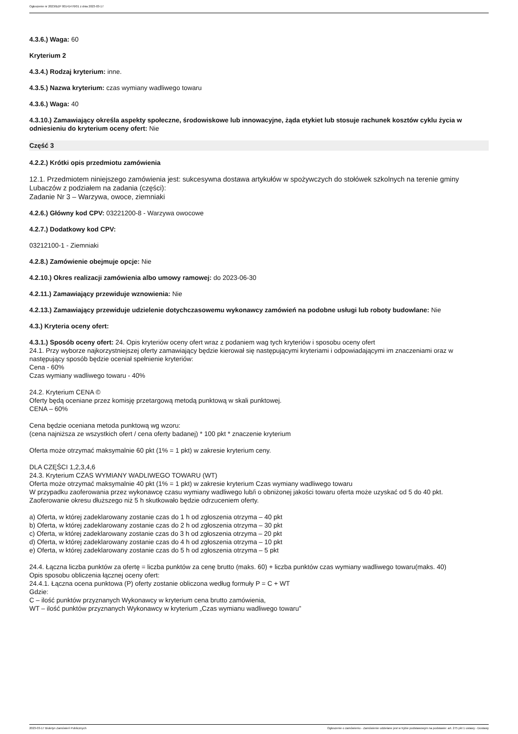Ogłoszenie nr 2023/BZP 00141476/01 z dnia 2023-03-17
4.3.6.) Waga: 60
Kryterium 2
4.3.4.) Rodzaj kryterium: inne.
4.3.5.) Nazwa kryterium: czas wymiany wadliwego towaru
4.3.6.) Waga: 40
4.3.10.) Zamawiający określa aspekty społeczne, środowiskowe lub innowacyjne, żąda etykiet lub stosuje rachunek kosztów cyklu życia w odniesieniu do kryterium oceny ofert: Nie
Część 3
4.2.2.) Krótki opis przedmiotu zamówienia
12.1. Przedmiotem niniejszego zamówienia jest: sukcesywna dostawa artykułów w spożywczych do stołówek szkolnych na terenie gminy Lubaczów z podziałem na zadania (części):
Zadanie Nr 3 – Warzywa, owoce, ziemniaki
4.2.6.) Główny kod CPV: 03221200-8 - Warzywa owocowe
4.2.7.) Dodatkowy kod CPV:
03212100-1 - Ziemniaki
4.2.8.) Zamówienie obejmuje opcje: Nie
4.2.10.) Okres realizacji zamówienia albo umowy ramowej: do 2023-06-30
4.2.11.) Zamawiający przewiduje wznowienia: Nie
4.2.13.) Zamawiający przewiduje udzielenie dotychczasowemu wykonawcy zamówień na podobne usługi lub roboty budowlane: Nie
4.3.) Kryteria oceny ofert:
4.3.1.) Sposób oceny ofert: 24. Opis kryteriów oceny ofert wraz z podaniem wag tych kryteriów i sposobu oceny ofert
24.1. Przy wyborze najkorzystniejszej oferty zamawiający będzie kierował się następującymi kryteriami i odpowiadającymi im znaczeniami oraz w następujący sposób będzie oceniał spełnienie kryteriów:
Cena - 60%
Czas wymiany wadliwego towaru - 40%
24.2. Kryterium CENA ©
Oferty będą oceniane przez komisję przetargową metodą punktową w skali punktowej.
CENA – 60%
Cena będzie oceniana metoda punktową wg wzoru:
(cena najniższa ze wszystkich ofert / cena oferty badanej) * 100 pkt * znaczenie kryterium
Oferta może otrzymać maksymalnie 60 pkt (1% = 1 pkt) w zakresie kryterium ceny.
DLA CZĘŚCI 1,2,3,4,6
24.3. Kryterium CZAS WYMIANY WADLIWEGO TOWARU (WT)
Oferta może otrzymać maksymalnie 40 pkt (1% = 1 pkt) w zakresie kryterium Czas wymiany wadliwego towaru
W przypadku zaoferowania przez wykonawcę czasu wymiany wadliwego lub/i o obniżonej jakości towaru oferta może uzyskać od 5 do 40 pkt.
Zaoferowanie okresu dłuższego niż 5 h skutkowało będzie odrzuceniem oferty.
a) Oferta, w której zadeklarowany zostanie czas do 1 h od zgłoszenia otrzyma – 40 pkt
b) Oferta, w której zadeklarowany zostanie czas do 2 h od zgłoszenia otrzyma – 30 pkt
c) Oferta, w której zadeklarowany zostanie czas do 3 h od zgłoszenia otrzyma – 20 pkt
d) Oferta, w której zadeklarowany zostanie czas do 4 h od zgłoszenia otrzyma – 10 pkt
e) Oferta, w której zadeklarowany zostanie czas do 5 h od zgłoszenia otrzyma – 5 pkt
24.4. Łączna liczba punktów za ofertę = liczba punktów za cenę brutto (maks. 60) + liczba punktów czas wymiany wadliwego towaru(maks. 40)
Opis sposobu obliczenia łącznej oceny ofert:
24.4.1. Łączna ocena punktowa (P) oferty zostanie obliczona według formuły P = C + WT
Gdzie:
C – ilość punktów przyznanych Wykonawcy w kryterium cena brutto zamówienia,
WT – ilość punktów przyznanych Wykonawcy w kryterium „Czas wymianu wadliwego towaru”
2023-03-17 Biuletyn Zamówień Publicznych Ogłoszenie o zamówieniu - Zamówienie udzielane jest w trybie podstawowym na podstawie: art. 275 pkt 1 ustawy - Dostawy